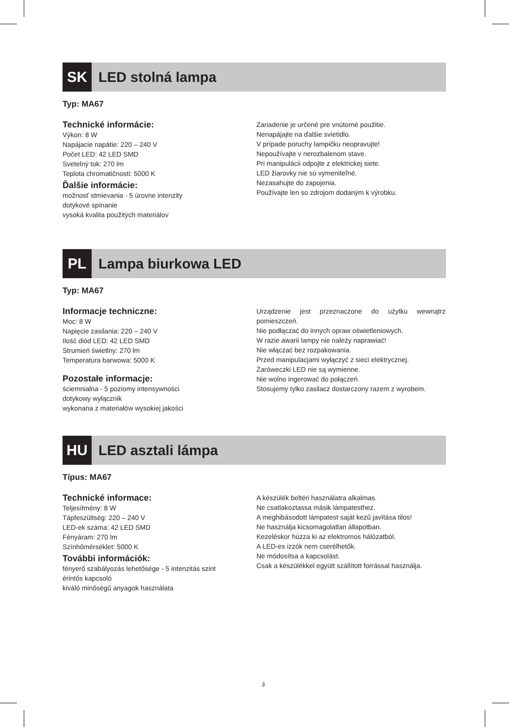SK LED stolná lampa
Typ: MA67
Technické informácie:
Výkon: 8 W
Napájacie napätie: 220 – 240 V
Počet LED: 42 LED SMD
Svetelný tok: 270 lm
Teplota chromatičnosti: 5000 K
Ďalšie informácie:
možnosť stmievania - 5 úrovne intenzity
dotykové spínanie
vysoká kvalita použitých materiálov
Zariadenie je určené pre vnútorné použitie.
Nenapájajte na ďalšie svietidlo.
V prípade poruchy lampičku neopravujte!
Nepoužívajte v nerozbalenom stave.
Pri manipulácii odpojte z elektrickej siete.
LED žiarovky nie sú vymeniteľné.
Nezasahujte do zapojenia.
Používajte len so zdrojom dodaným k výrobku.
PL Lampa biurkowa LED
Typ: MA67
Informacje techniczne:
Moc: 8 W
Napięcie zasilania: 220 – 240 V
Ilość diód LED: 42 LED SMD
Strumień świetlny: 270 lm
Temperatura barwowa: 5000 K
Pozostałe informacje:
ściemnialna - 5 poziomy intensywności
dotykowy wyłącznik
wykonana z materiałów wysokiej jakości
Urządzenie jest przeznaczone do użytku wewnątrz pomieszczeń.
Nie podłączać do innych opraw oświetleniowych.
W razie awarii lampy nie należy naprawiać!
Nie włączać bez rozpakowania.
Przed manipulacjami wyłączyć z sieci elektrycznej.
Żaróweczki LED nie są wymienne.
Nie wolno ingerować do połączeń.
Stosujemy tylko zasilacz dostarczony razem z wyrobem.
HU LED asztali lámpa
Típus: MA67
Technické informace:
Teljesítmény: 8 W
Tápfeszültség: 220 – 240 V
LED-ek száma: 42 LED SMD
Fényáram: 270 lm
Színhőmérséklet: 5000 K
További információk:
fényerő szabályozás lehetősége - 5 intenzitás szint
érintős kapcsoló
kiváló minőségű anyagok használata
A készülék beltéri használatra alkalmas.
Ne csatlakoztassa másik lámpatesthez.
A meghibásodott lámpatest saját kezű javítása tilos!
Ne használja kicsomagolatlan állapotban.
Kezeléskor húzza ki az elektromos hálózatból.
A LED-es izzók nem cserélhetők.
Ne módosítsa a kapcsolást.
Csak a készülékkel együtt szállított forrással használja.
3